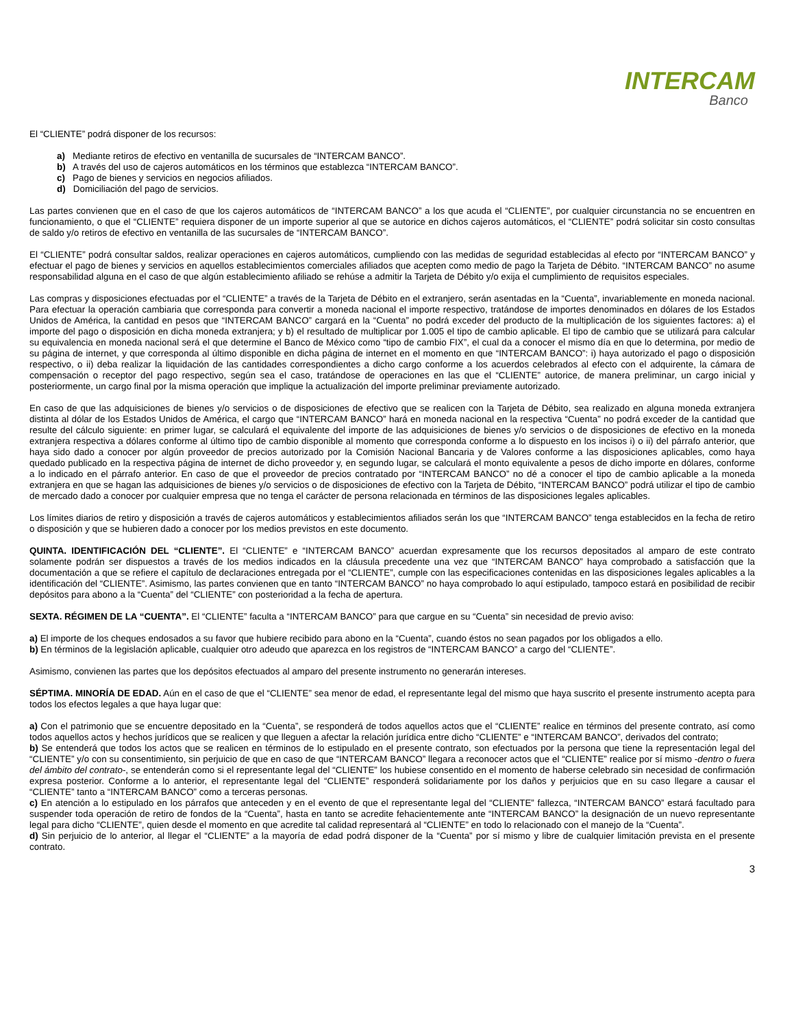INTERCAM
Banco
El “CLIENTE” podrá disponer de los recursos:
a) Mediante retiros de efectivo en ventanilla de sucursales de “INTERCAM BANCO”.
b) A través del uso de cajeros automáticos en los términos que establezca “INTERCAM BANCO”.
c) Pago de bienes y servicios en negocios afiliados.
d) Domiciliación del pago de servicios.
Las partes convienen que en el caso de que los cajeros automáticos de “INTERCAM BANCO” a los que acuda el “CLIENTE”, por cualquier circunstancia no se encuentren en funcionamiento, o que el “CLIENTE” requiera disponer de un importe superior al que se autorice en dichos cajeros automáticos, el “CLIENTE” podrá solicitar sin costo consultas de saldo y/o retiros de efectivo en ventanilla de las sucursales de “INTERCAM BANCO”.
El “CLIENTE” podrá consultar saldos, realizar operaciones en cajeros automáticos, cumpliendo con las medidas de seguridad establecidas al efecto por “INTERCAM BANCO” y efectuar el pago de bienes y servicios en aquellos establecimientos comerciales afiliados que acepten como medio de pago la Tarjeta de Débito. “INTERCAM BANCO” no asume responsabilidad alguna en el caso de que algún establecimiento afiliado se rehúse a admitir la Tarjeta de Débito y/o exija el cumplimiento de requisitos especiales.
Las compras y disposiciones efectuadas por el “CLIENTE” a través de la Tarjeta de Débito en el extranjero, serán asentadas en la “Cuenta”, invariablemente en moneda nacional. Para efectuar la operación cambiaria que corresponda para convertir a moneda nacional el importe respectivo, tratándose de importes denominados en dólares de los Estados Unidos de América, la cantidad en pesos que “INTERCAM BANCO” cargará en la “Cuenta” no podrá exceder del producto de la multiplicación de los siguientes factores: a) el importe del pago o disposición en dicha moneda extranjera; y b) el resultado de multiplicar por 1.005 el tipo de cambio aplicable. El tipo de cambio que se utilizará para calcular su equivalencia en moneda nacional será el que determine el Banco de México como “tipo de cambio FIX”, el cual da a conocer el mismo día en que lo determina, por medio de su página de internet, y que corresponda al último disponible en dicha página de internet en el momento en que “INTERCAM BANCO”: i) haya autorizado el pago o disposición respectivo, o ii) deba realizar la liquidación de las cantidades correspondientes a dicho cargo conforme a los acuerdos celebrados al efecto con el adquirente, la cámara de compensación o receptor del pago respectivo, según sea el caso, tratándose de operaciones en las que el “CLIENTE” autorice, de manera preliminar, un cargo inicial y posteriormente, un cargo final por la misma operación que implique la actualización del importe preliminar previamente autorizado.
En caso de que las adquisiciones de bienes y/o servicios o de disposiciones de efectivo que se realicen con la Tarjeta de Débito, sea realizado en alguna moneda extranjera distinta al dólar de los Estados Unidos de América, el cargo que “INTERCAM BANCO” hará en moneda nacional en la respectiva “Cuenta” no podrá exceder de la cantidad que resulte del cálculo siguiente: en primer lugar, se calculará el equivalente del importe de las adquisiciones de bienes y/o servicios o de disposiciones de efectivo en la moneda extranjera respectiva a dólares conforme al último tipo de cambio disponible al momento que corresponda conforme a lo dispuesto en los incisos i) o ii) del párrafo anterior, que haya sido dado a conocer por algún proveedor de precios autorizado por la Comisión Nacional Bancaria y de Valores conforme a las disposiciones aplicables, como haya quedado publicado en la respectiva página de internet de dicho proveedor y, en segundo lugar, se calculará el monto equivalente a pesos de dicho importe en dólares, conforme a lo indicado en el párrafo anterior. En caso de que el proveedor de precios contratado por “INTERCAM BANCO” no dé a conocer el tipo de cambio aplicable a la moneda extranjera en que se hagan las adquisiciones de bienes y/o servicios o de disposiciones de efectivo con la Tarjeta de Débito, “INTERCAM BANCO” podrá utilizar el tipo de cambio de mercado dado a conocer por cualquier empresa que no tenga el carácter de persona relacionada en términos de las disposiciones legales aplicables.
Los límites diarios de retiro y disposición a través de cajeros automáticos y establecimientos afiliados serán los que “INTERCAM BANCO” tenga establecidos en la fecha de retiro o disposición y que se hubieren dado a conocer por los medios previstos en este documento.
QUINTA. IDENTIFICACIÓN DEL “CLIENTE”. El “CLIENTE” e “INTERCAM BANCO” acuerdan expresamente que los recursos depositados al amparo de este contrato solamente podrán ser dispuestos a través de los medios indicados en la cláusula precedente una vez que “INTERCAM BANCO” haya comprobado a satisfacción que la documentación a que se refiere el capítulo de declaraciones entregada por el “CLIENTE”, cumple con las especificaciones contenidas en las disposiciones legales aplicables a la identificación del “CLIENTE”. Asimismo, las partes convienen que en tanto “INTERCAM BANCO” no haya comprobado lo aquí estipulado, tampoco estará en posibilidad de recibir depósitos para abono a la “Cuenta” del “CLIENTE” con posterioridad a la fecha de apertura.
SEXTA. RÉGIMEN DE LA “CUENTA”. El “CLIENTE” faculta a “INTERCAM BANCO” para que cargue en su “Cuenta” sin necesidad de previo aviso:
a) El importe de los cheques endosados a su favor que hubiere recibido para abono en la “Cuenta”, cuando éstos no sean pagados por los obligados a ello.
b) En términos de la legislación aplicable, cualquier otro adeudo que aparezca en los registros de “INTERCAM BANCO” a cargo del “CLIENTE”.
Asimismo, convienen las partes que los depósitos efectuados al amparo del presente instrumento no generarán intereses.
SÉPTIMA. MINORÍA DE EDAD. Aún en el caso de que el “CLIENTE” sea menor de edad, el representante legal del mismo que haya suscrito el presente instrumento acepta para todos los efectos legales a que haya lugar que:
a) Con el patrimonio que se encuentre depositado en la “Cuenta”, se responderá de todos aquellos actos que el “CLIENTE” realice en términos del presente contrato, así como todos aquellos actos y hechos jurídicos que se realicen y que lleguen a afectar la relación jurídica entre dicho “CLIENTE” e “INTERCAM BANCO”, derivados del contrato;
b) Se entenderá que todos los actos que se realicen en términos de lo estipulado en el presente contrato, son efectuados por la persona que tiene la representación legal del “CLIENTE” y/o con su consentimiento, sin perjuicio de que en caso de que “INTERCAM BANCO” llegara a reconocer actos que el “CLIENTE” realice por sí mismo -dentro o fuera del ámbito del contrato-, se entenderán como si el representante legal del “CLIENTE” los hubiese consentido en el momento de haberse celebrado sin necesidad de confirmación expresa posterior. Conforme a lo anterior, el representante legal del “CLIENTE” responderá solidariamente por los daños y perjuicios que en su caso llegare a causar el “CLIENTE” tanto a “INTERCAM BANCO” como a terceras personas.
c) En atención a lo estipulado en los párrafos que anteceden y en el evento de que el representante legal del “CLIENTE” fallezca, “INTERCAM BANCO” estará facultado para suspender toda operación de retiro de fondos de la “Cuenta”, hasta en tanto se acredite fehacientemente ante “INTERCAM BANCO” la designación de un nuevo representante legal para dicho “CLIENTE”, quien desde el momento en que acredite tal calidad representará al “CLIENTE” en todo lo relacionado con el manejo de la “Cuenta”.
d) Sin perjuicio de lo anterior, al llegar el “CLIENTE” a la mayoría de edad podrá disponer de la “Cuenta” por sí mismo y libre de cualquier limitación prevista en el presente contrato.
3